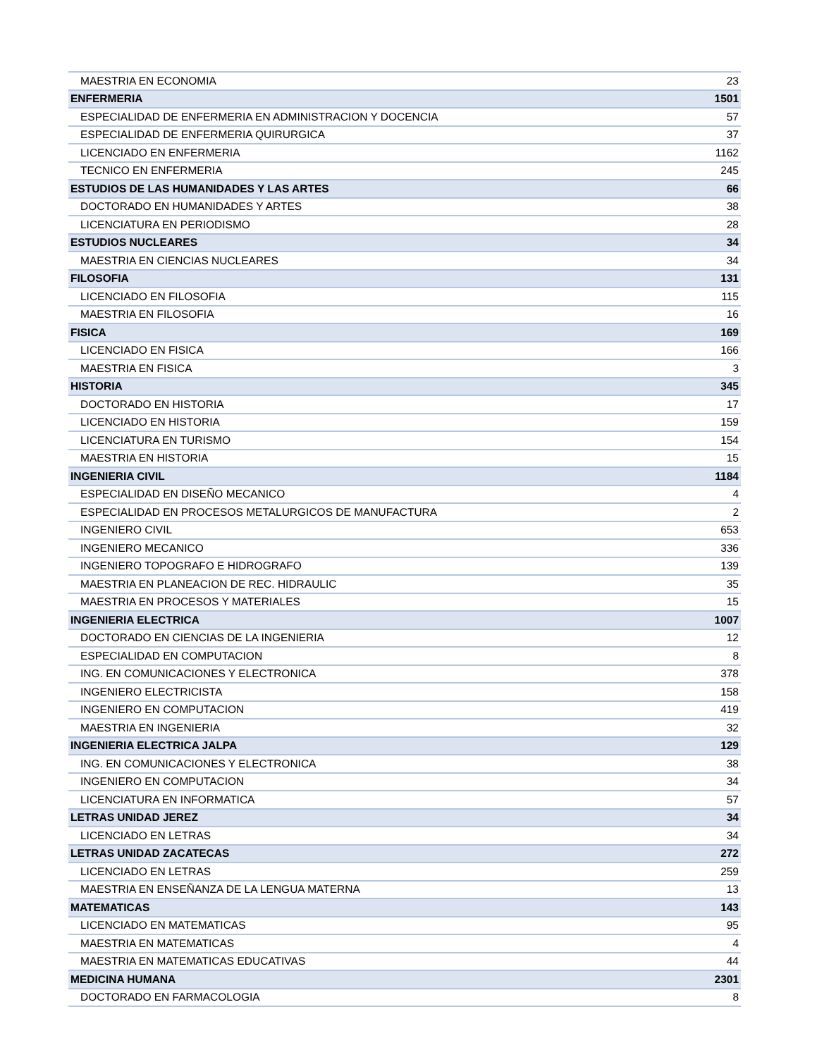| MAESTRIA EN ECONOMIA | 23 |
| ENFERMERIA | 1501 |
| ESPECIALIDAD DE ENFERMERIA EN ADMINISTRACION Y DOCENCIA | 57 |
| ESPECIALIDAD DE ENFERMERIA QUIRURGICA | 37 |
| LICENCIADO EN ENFERMERIA | 1162 |
| TECNICO EN ENFERMERIA | 245 |
| ESTUDIOS DE LAS HUMANIDADES Y LAS ARTES | 66 |
| DOCTORADO EN HUMANIDADES Y ARTES | 38 |
| LICENCIATURA EN PERIODISMO | 28 |
| ESTUDIOS NUCLEARES | 34 |
| MAESTRIA EN CIENCIAS NUCLEARES | 34 |
| FILOSOFIA | 131 |
| LICENCIADO EN FILOSOFIA | 115 |
| MAESTRIA EN FILOSOFIA | 16 |
| FISICA | 169 |
| LICENCIADO EN FISICA | 166 |
| MAESTRIA EN FISICA | 3 |
| HISTORIA | 345 |
| DOCTORADO EN HISTORIA | 17 |
| LICENCIADO EN HISTORIA | 159 |
| LICENCIATURA EN TURISMO | 154 |
| MAESTRIA EN HISTORIA | 15 |
| INGENIERIA CIVIL | 1184 |
| ESPECIALIDAD EN DISEÑO MECANICO | 4 |
| ESPECIALIDAD EN PROCESOS METALURGICOS DE MANUFACTURA | 2 |
| INGENIERO CIVIL | 653 |
| INGENIERO MECANICO | 336 |
| INGENIERO TOPOGRAFO E HIDROGRAFO | 139 |
| MAESTRIA EN PLANEACION DE REC. HIDRAULIC | 35 |
| MAESTRIA EN PROCESOS Y MATERIALES | 15 |
| INGENIERIA ELECTRICA | 1007 |
| DOCTORADO EN CIENCIAS DE LA INGENIERIA | 12 |
| ESPECIALIDAD EN COMPUTACION | 8 |
| ING. EN COMUNICACIONES Y ELECTRONICA | 378 |
| INGENIERO ELECTRICISTA | 158 |
| INGENIERO EN COMPUTACION | 419 |
| MAESTRIA EN INGENIERIA | 32 |
| INGENIERIA ELECTRICA JALPA | 129 |
| ING. EN COMUNICACIONES Y ELECTRONICA | 38 |
| INGENIERO EN COMPUTACION | 34 |
| LICENCIATURA EN INFORMATICA | 57 |
| LETRAS UNIDAD JEREZ | 34 |
| LICENCIADO EN LETRAS | 34 |
| LETRAS UNIDAD ZACATECAS | 272 |
| LICENCIADO EN LETRAS | 259 |
| MAESTRIA EN ENSEÑANZA DE LA LENGUA MATERNA | 13 |
| MATEMATICAS | 143 |
| LICENCIADO EN MATEMATICAS | 95 |
| MAESTRIA EN MATEMATICAS | 4 |
| MAESTRIA EN MATEMATICAS EDUCATIVAS | 44 |
| MEDICINA HUMANA | 2301 |
| DOCTORADO EN FARMACOLOGIA | 8 |